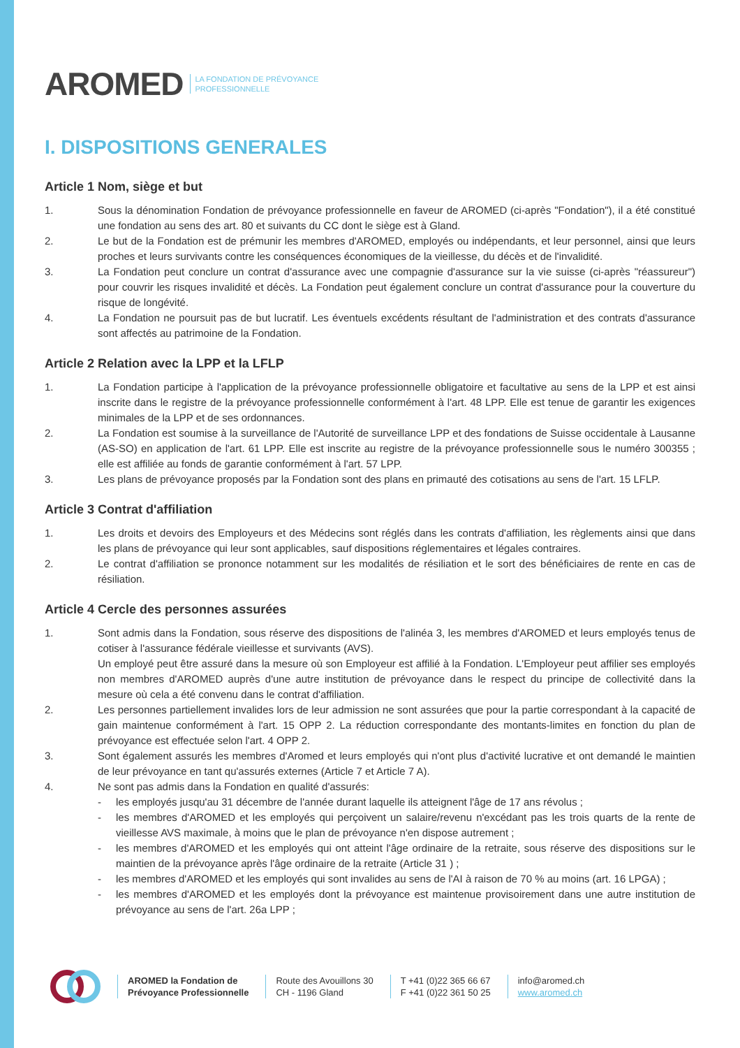AROMED LA FONDATION DE PRÉVOYANCE
PROFESSIONNELLE
I. DISPOSITIONS GENERALES
Article 1 Nom, siège et but
1. Sous la dénomination Fondation de prévoyance professionnelle en faveur de AROMED (ci-après "Fondation"), il a été constitué une fondation au sens des art. 80 et suivants du CC dont le siège est à Gland.
2. Le but de la Fondation est de prémunir les membres d'AROMED, employés ou indépendants, et leur personnel, ainsi que leurs proches et leurs survivants contre les conséquences économiques de la vieillesse, du décès et de l'invalidité.
3. La Fondation peut conclure un contrat d'assurance avec une compagnie d'assurance sur la vie suisse (ci-après "réassureur") pour couvrir les risques invalidité et décès. La Fondation peut également conclure un contrat d'assurance pour la couverture du risque de longévité.
4. La Fondation ne poursuit pas de but lucratif. Les éventuels excédents résultant de l'administration et des contrats d'assurance sont affectés au patrimoine de la Fondation.
Article 2 Relation avec la LPP et la LFLP
1. La Fondation participe à l'application de la prévoyance professionnelle obligatoire et facultative au sens de la LPP et est ainsi inscrite dans le registre de la prévoyance professionnelle conformément à l'art. 48 LPP. Elle est tenue de garantir les exigences minimales de la LPP et de ses ordonnances.
2. La Fondation est soumise à la surveillance de l'Autorité de surveillance LPP et des fondations de Suisse occidentale à Lausanne (AS-SO) en application de l'art. 61 LPP. Elle est inscrite au registre de la prévoyance professionnelle sous le numéro 300355 ; elle est affiliée au fonds de garantie conformément à l'art. 57 LPP.
3. Les plans de prévoyance proposés par la Fondation sont des plans en primauté des cotisations au sens de l'art. 15 LFLP.
Article 3 Contrat d'affiliation
1. Les droits et devoirs des Employeurs et des Médecins sont réglés dans les contrats d'affiliation, les règlements ainsi que dans les plans de prévoyance qui leur sont applicables, sauf dispositions réglementaires et légales contraires.
2. Le contrat d'affiliation se prononce notamment sur les modalités de résiliation et le sort des bénéficiaires de rente en cas de résiliation.
Article 4 Cercle des personnes assurées
1. Sont admis dans la Fondation, sous réserve des dispositions de l'alinéa 3, les membres d'AROMED et leurs employés tenus de cotiser à l'assurance fédérale vieillesse et survivants (AVS).
Un employé peut être assuré dans la mesure où son Employeur est affilié à la Fondation. L'Employeur peut affilier ses employés non membres d'AROMED auprès d'une autre institution de prévoyance dans le respect du principe de collectivité dans la mesure où cela a été convenu dans le contrat d'affiliation.
2. Les personnes partiellement invalides lors de leur admission ne sont assurées que pour la partie correspondant à la capacité de gain maintenue conformément à l'art. 15 OPP 2. La réduction correspondante des montants-limites en fonction du plan de prévoyance est effectuée selon l'art. 4 OPP 2.
3. Sont également assurés les membres d'Aromed et leurs employés qui n'ont plus d'activité lucrative et ont demandé le maintien de leur prévoyance en tant qu'assurés externes (Article 7 et Article 7 A).
4. Ne sont pas admis dans la Fondation en qualité d'assurés:
- les employés jusqu'au 31 décembre de l'année durant laquelle ils atteignent l'âge de 17 ans révolus ;
- les membres d'AROMED et les employés qui perçoivent un salaire/revenu n'excédant pas les trois quarts de la rente de vieillesse AVS maximale, à moins que le plan de prévoyance n'en dispose autrement ;
- les membres d'AROMED et les employés qui ont atteint l'âge ordinaire de la retraite, sous réserve des dispositions sur le maintien de la prévoyance après l'âge ordinaire de la retraite (Article 31 ) ;
- les membres d'AROMED et les employés qui sont invalides au sens de l'AI à raison de 70 % au moins (art. 16 LPGA) ;
- les membres d'AROMED et les employés dont la prévoyance est maintenue provisoirement dans une autre institution de prévoyance au sens de l'art. 26a LPP ;
AROMED la Fondation de
Prévoyance Professionnelle
Route des Avouillons 30
CH - 1196 Gland
T +41 (0)22 365 66 67
F +41 (0)22 361 50 25
info@aromed.ch
www.aromed.ch